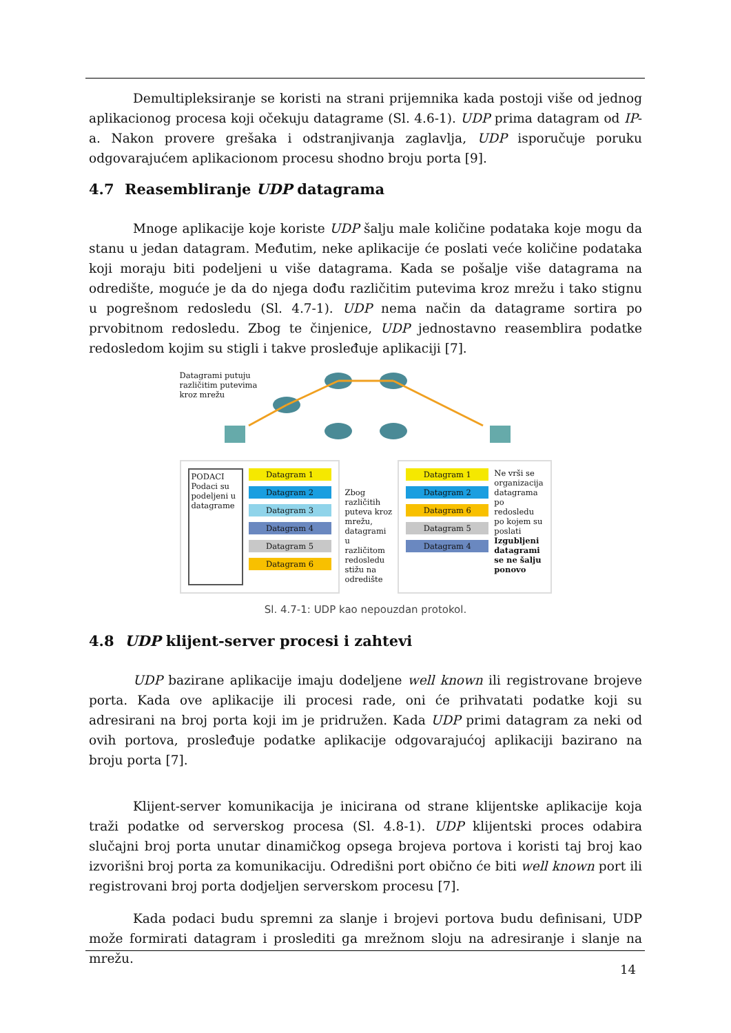Demultipleksiranje se koristi na strani prijemnika kada postoji više od jednog aplikacionog procesa koji očekuju datagrame (Sl. 4.6-1). UDP prima datagram od IP-a. Nakon provere grešaka i odstranjivanja zaglavlja, UDP isporučuje poruku odgovarajućem aplikacionom procesu shodno broju porta [9].
4.7 Reasembliranje UDP datagrama
Mnoge aplikacije koje koriste UDP šalju male količine podataka koje mogu da stanu u jedan datagram. Međutim, neke aplikacije će poslati veće količine podataka koji moraju biti podeljeni u više datagrama. Kada se pošalje više datagrama na odredište, moguće je da do njega dođu različitim putevima kroz mrežu i tako stignu u pogrešnom redosledu (Sl. 4.7-1). UDP nema način da datagrame sortira po prvobitnom redosledu. Zbog te činjenice, UDP jednostavno reasemblira podatke redosledom kojim su stigli i takve prosleđuje aplikaciji [7].
Datagrami putuju različitim putevima kroz mrežu
PODACI Podaci su podeljeni u datagrame
Datagram 1
Datagram 2
Datagram 3
Datagram 4
Datagram 5
Datagram 6
Zbog različitih puteva kroz mrežu, datagrami u različitom redosledu stižu na odredište
Datagram 1
Datagram 2
Datagram 6
Datagram 5
Datagram 4
Ne vrši se organizacija datagrama po redosledu po kojem su poslati Izgubljeni datagrami se ne šalju ponovo
Sl. 4.7-1: UDP kao nepouzdan protokol.
4.8 UDP klijent-server procesi i zahtevi
UDP bazirane aplikacije imaju dodeljene well known ili registrovane brojeve porta. Kada ove aplikacije ili procesi rade, oni će prihvatati podatke koji su adresirani na broj porta koji im je pridružen. Kada UDP primi datagram za neki od ovih portova, prosleđuje podatke aplikacije odgovarajućoj aplikaciji bazirano na broju porta [7].
Klijent-server komunikacija je inicirana od strane klijentske aplikacije koja traži podatke od serverskog procesa (Sl. 4.8-1). UDP klijentski proces odabira slučajni broj porta unutar dinamičkog opsega brojeva portova i koristi taj broj kao izvorišni broj porta za komunikaciju. Odredišni port obično će biti well known port ili registrovani broj porta dodjeljen serverskom procesu [7].
Kada podaci budu spremni za slanje i brojevi portova budu definisani, UDP može formirati datagram i proslediti ga mrežnom sloju na adresiranje i slanje na mrežu.
14